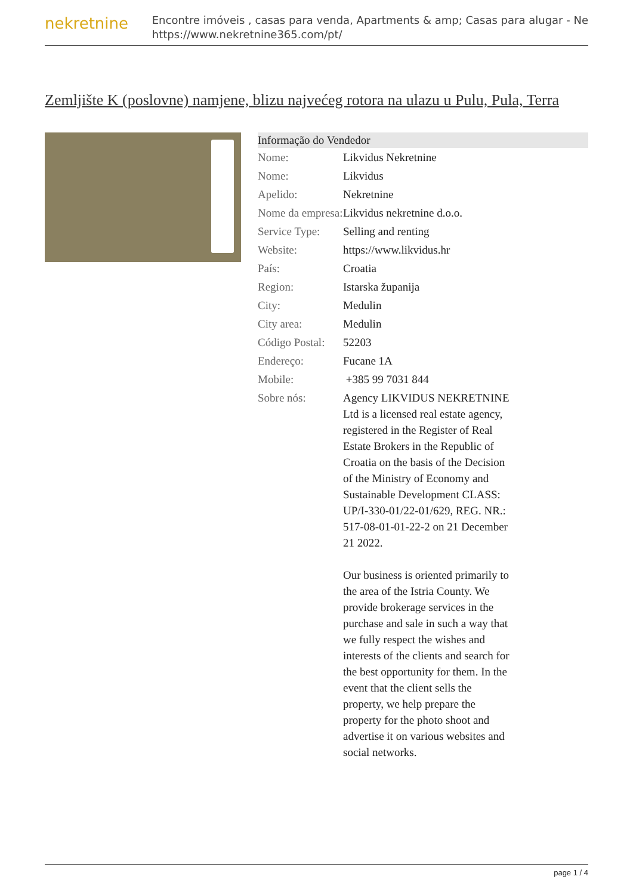nekretnine
Encontre imóveis , casas para venda, Apartments & amp; Casas para alugar - Ne
https://www.nekretnine365.com/pt/
Zemljište K (poslovne) namjene, blizu najvećeg rotora na ulazu u Pulu, Pula, Terra
| Informação do Vendedor | | |
| --- | --- | --- |
| Nome: | Likvidus Nekretnine | |
| Nome: | Likvidus | |
| Apelido: | Nekretnine | |
| Nome da empresa: | Likvidus nekretnine d.o.o. | |
| Service Type: | Selling and renting | |
| Website: | https://www.likvidus.hr | |
| País: | Croatia | |
| Region: | Istarska županija | |
| City: | Medulin | |
| City area: | Medulin | |
| Código Postal: | 52203 | |
| Endereço: | Fucane 1A | |
| Mobile: | +385 99 7031 844 | |
| Sobre nós: | Agency LIKVIDUS NEKRETNINE Ltd is a licensed real estate agency, registered in the Register of Real Estate Brokers in the Republic of Croatia on the basis of the Decision of the Ministry of Economy and Sustainable Development CLASS: UP/I-330-01/22-01/629, REG. NR.: 517-08-01-01-22-2 on 21 December 21 2022. Our business is oriented primarily to the area of the Istria County. We provide brokerage services in the purchase and sale in such a way that we fully respect the wishes and interests of the clients and search for the best opportunity for them. In the event that the client sells the property, we help prepare the property for the photo shoot and advertise it on various websites and social networks. | |
page 1 / 4